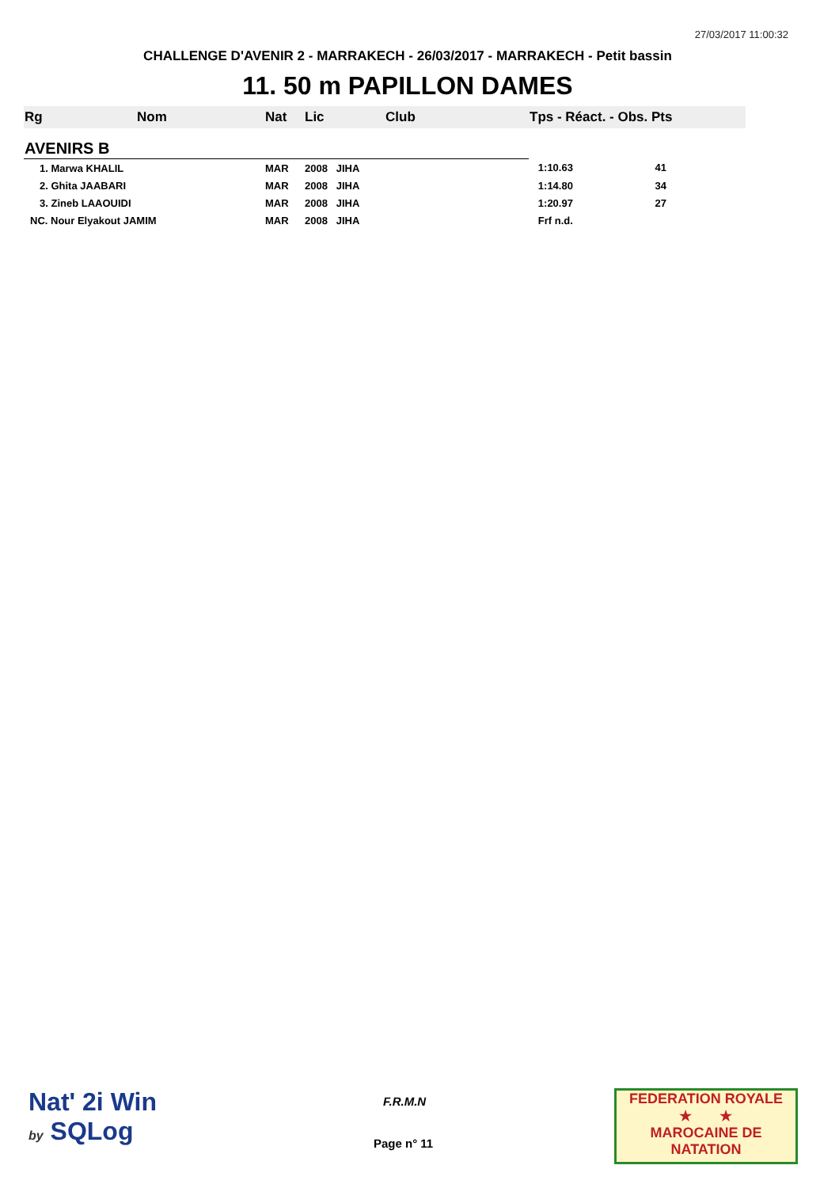27/03/2017 11:00:32
CHALLENGE D'AVENIR 2 - MARRAKECH - 26/03/2017 - MARRAKECH - Petit bassin
11. 50 m PAPILLON DAMES
| Rg | Nom | Nat | Lic | Club | Tps - Réact. - Obs. Pts |
| --- | --- | --- | --- | --- | --- |
| AVENIRS B | | | | | |
| 1. Marwa KHALIL | | MAR | 2008 JIHA | | 1:10.63 41 |
| 2. Ghita JAABARI | | MAR | 2008 JIHA | | 1:14.80 34 |
| 3. Zineb LAAOUIDI | | MAR | 2008 JIHA | | 1:20.97 27 |
| NC. Nour Elyakout JAMIM | | MAR | 2008 JIHA | | Frf n.d. |
Nat' 2i Win
by SQLog
F.R.M.N
Page n° 11
FEDERATION ROYALE
★ ★
MAROCAINE DE NATATION